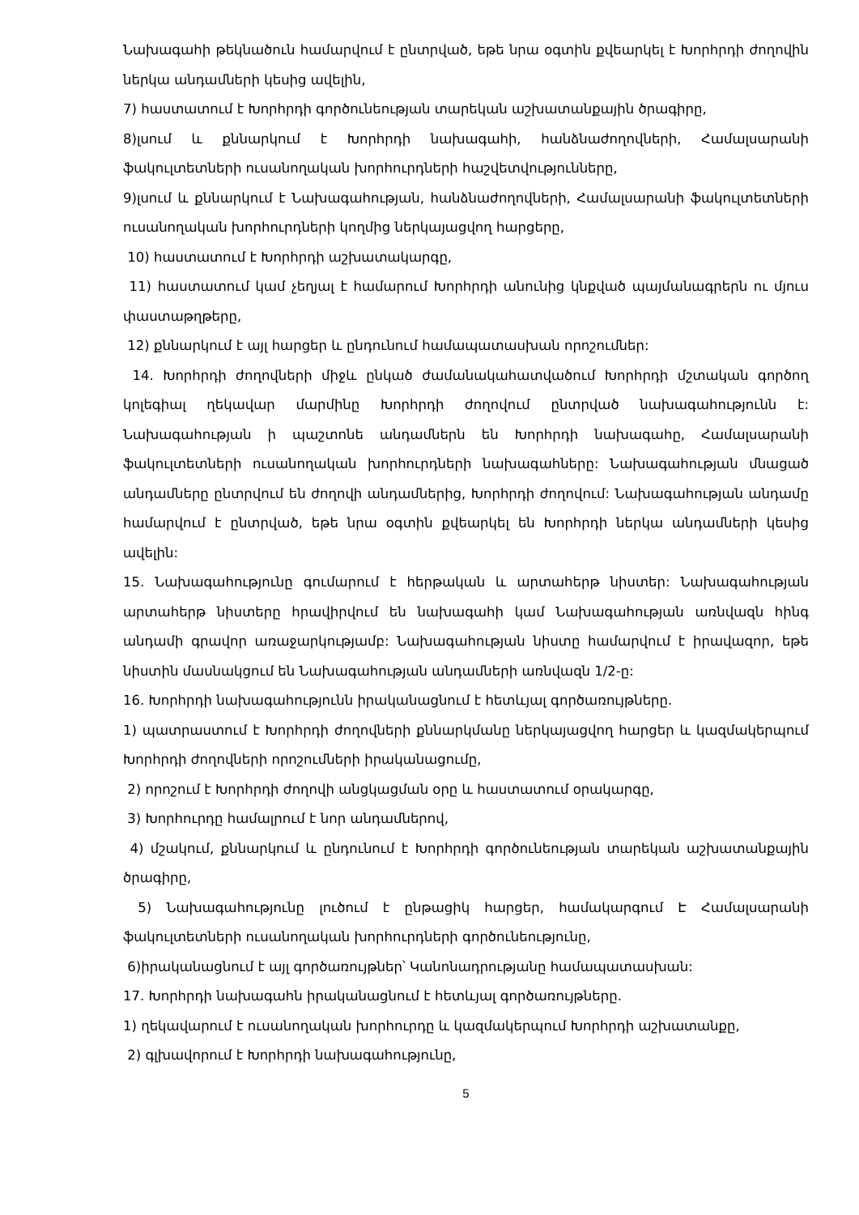Նախագահի թեկնածուն համարվում է ընտրված, եթե նրա օգտին քվեարկել է Խորհրդի ժողովին ներկա անդամների կեսից ավելին,
7) հաստատում է Խորհրդի գործունեության տարեկան աշխատանքային ծրագիրը,
8)լսում և քննարկում է Խորհրդի նախագահի, հանձնաժողովների, Համալսարանի ֆակուլտետների ուսանողական խորհուրդների հաշվետվությունները,
9)լսում և քննարկում է Նախագահության, հանձնաժողովների, Համալսարանի ֆակուլտետների ուսանողական խորհուրդների կողմից ներկայացվող հարցերը,
10) հաստատում է Խորհրդի աշխատակարգը,
11) հաստատում կամ չեղյալ է համարում Խորհրդի անունից կնքված պայմանագրերն ու մյուս փաստաթղթերը,
12) քննարկում է այլ հարցեր և ընդունում համապատասխան որոշումներ:
14. Խորհրդի ժողովների միջև ընկած ժամանակահատվածում Խորհրդի մշտական գործող կոլեգիալ ղեկավար մարմինը Խորհրդի ժողովում ընտրված նախագահությունն է: Նախագահության ի պաշտոնե անդամներն են Խորհրդի նախագահը, Համալսարանի ֆակուլտետների ուսանողական խորհուրդների նախագահները: Նախագահության մնացած անդամները ընտրվում են ժողովի անդամներից, Խորհրդի ժողովում: Նախագահության անդամը համարվում է ընտրված, եթե նրա օգտին քվեարկել են Խորհրդի ներկա անդամների կեսից ավելին:
15. Նախագահությունը գումարում է հերթական և արտահերթ նիստեր: Նախագահության արտահերթ նիստերը հրավիրվում են նախագահի կամ Նախագահության առնվազն հինգ անդամի գրավոր առաջարկությամբ: Նախագահության նիստը համարվում է իրավազոր, եթե նիստին մասնակցում են Նախագահության անդամների առնվազն 1/2-ը:
16. Խորհրդի նախագահությունն իրականացնում է հետևյալ գործառույթները.
1) պատրաստում է Խորհրդի ժողովների քննարկմանը ներկայացվող հարցեր և կազմակերպում Խորհրդի ժողովների որոշումների իրականացումը,
2) որոշում է Խորհրդի ժողովի անցկացման օրը և հաստատում օրակարգը,
3) Խորհուրդը համալրում է նոր անդամներով,
4) մշակում, քննարկում և ընդունում է Խորհրդի գործունեության տարեկան աշխատանքային ծրագիրը,
5) Նախագահությունը լուծում է ընթացիկ հարցեր, համակարգում Է Համալսարանի ֆակուլտետների ուսանողական խորհուրդների գործունեությունը,
6)իրականացնում է այլ գործառույթներ՝ Կանոնադրությանը համապատասխան:
17. Խորհրդի նախագահն իրականացնում է հետևյալ գործառույթները.
1) ղեկավարում է ուսանողական խորհուրդը և կազմակերպում Խորհրդի աշխատանքը,
2) գլխավորում է Խորհրդի նախագահությունը,
5